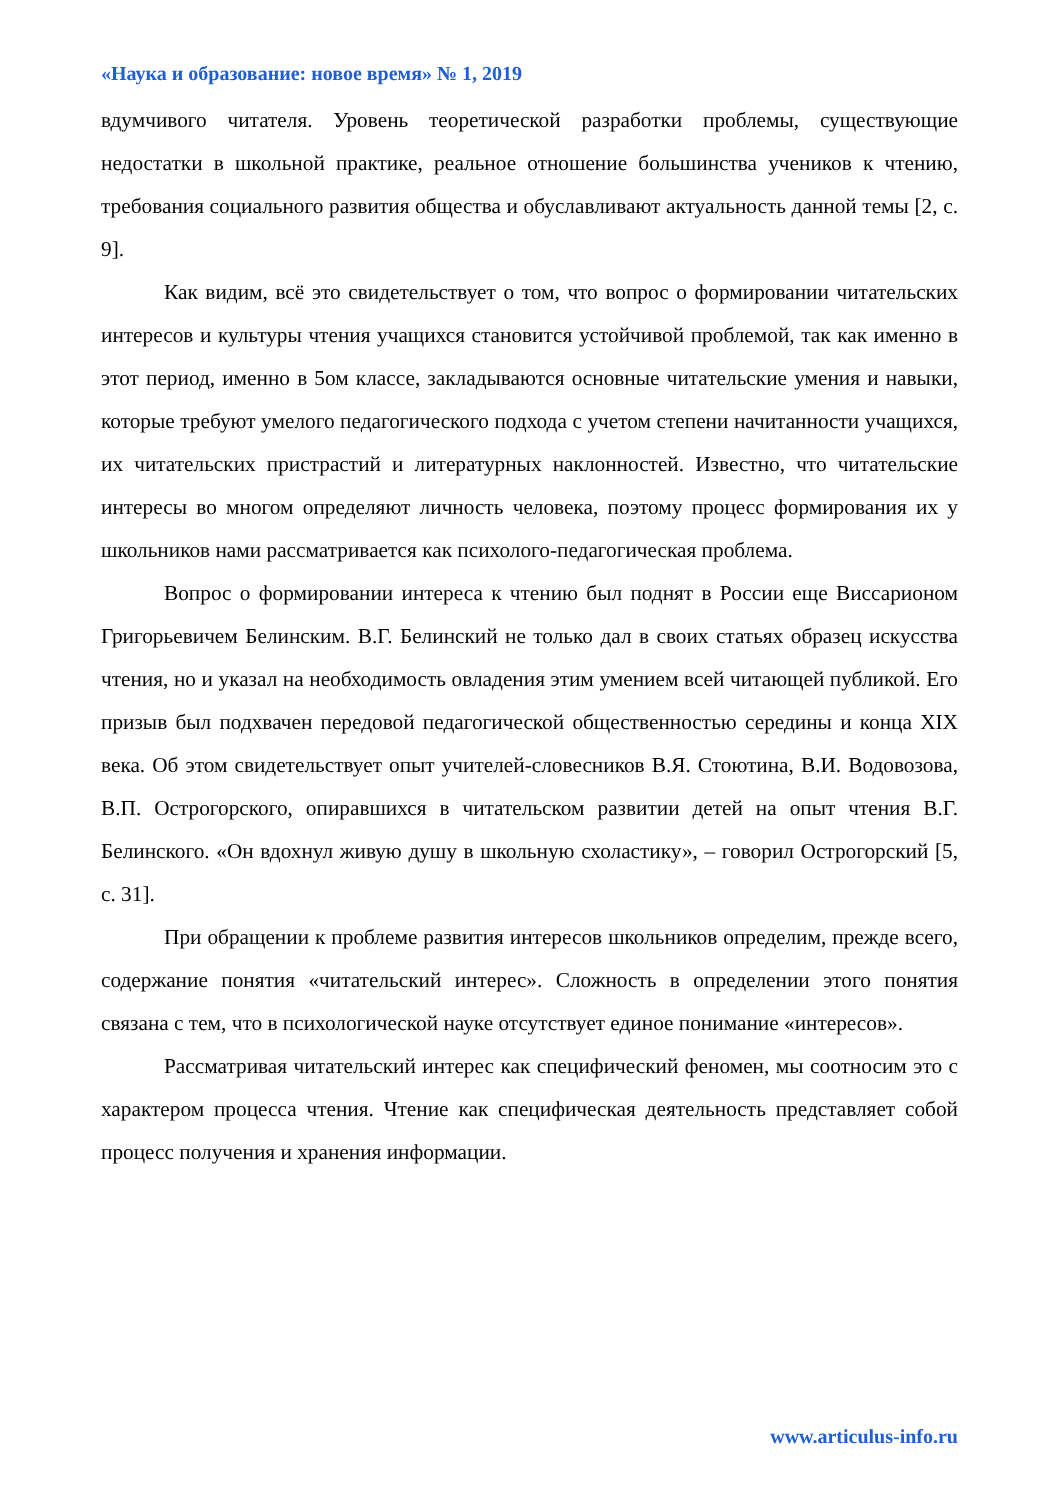«Наука и образование: новое время» № 1, 2019
вдумчивого читателя. Уровень теоретической разработки проблемы, существующие недостатки в школьной практике, реальное отношение большинства учеников к чтению, требования социального развития общества и обуславливают актуальность данной темы [2, с. 9].
Как видим, всё это свидетельствует о том, что вопрос о формировании читательских интересов и культуры чтения учащихся становится устойчивой проблемой, так как именно в этот период, именно в 5ом классе, закладываются основные читательские умения и навыки, которые требуют умелого педагогического подхода с учетом степени начитанности учащихся, их читательских пристрастий и литературных наклонностей. Известно, что читательские интересы во многом определяют личность человека, поэтому процесс формирования их у школьников нами рассматривается как психолого-педагогическая проблема.
Вопрос о формировании интереса к чтению был поднят в России еще Виссарионом Григорьевичем Белинским. В.Г. Белинский не только дал в своих статьях образец искусства чтения, но и указал на необходимость овладения этим умением всей читающей публикой. Его призыв был подхвачен передовой педагогической общественностью середины и конца XIX века. Об этом свидетельствует опыт учителей-словесников В.Я. Стоютина, В.И. Водовозова, В.П. Острогорского, опиравшихся в читательском развитии детей на опыт чтения В.Г. Белинского. «Он вдохнул живую душу в школьную схоластику», – говорил Острогорский [5, с. 31].
При обращении к проблеме развития интересов школьников определим, прежде всего, содержание понятия «читательский интерес». Сложность в определении этого понятия связана с тем, что в психологической науке отсутствует единое понимание «интересов».
Рассматривая читательский интерес как специфический феномен, мы соотносим это с характером процесса чтения. Чтение как специфическая деятельность представляет собой процесс получения и хранения информации.
www.articulus-info.ru